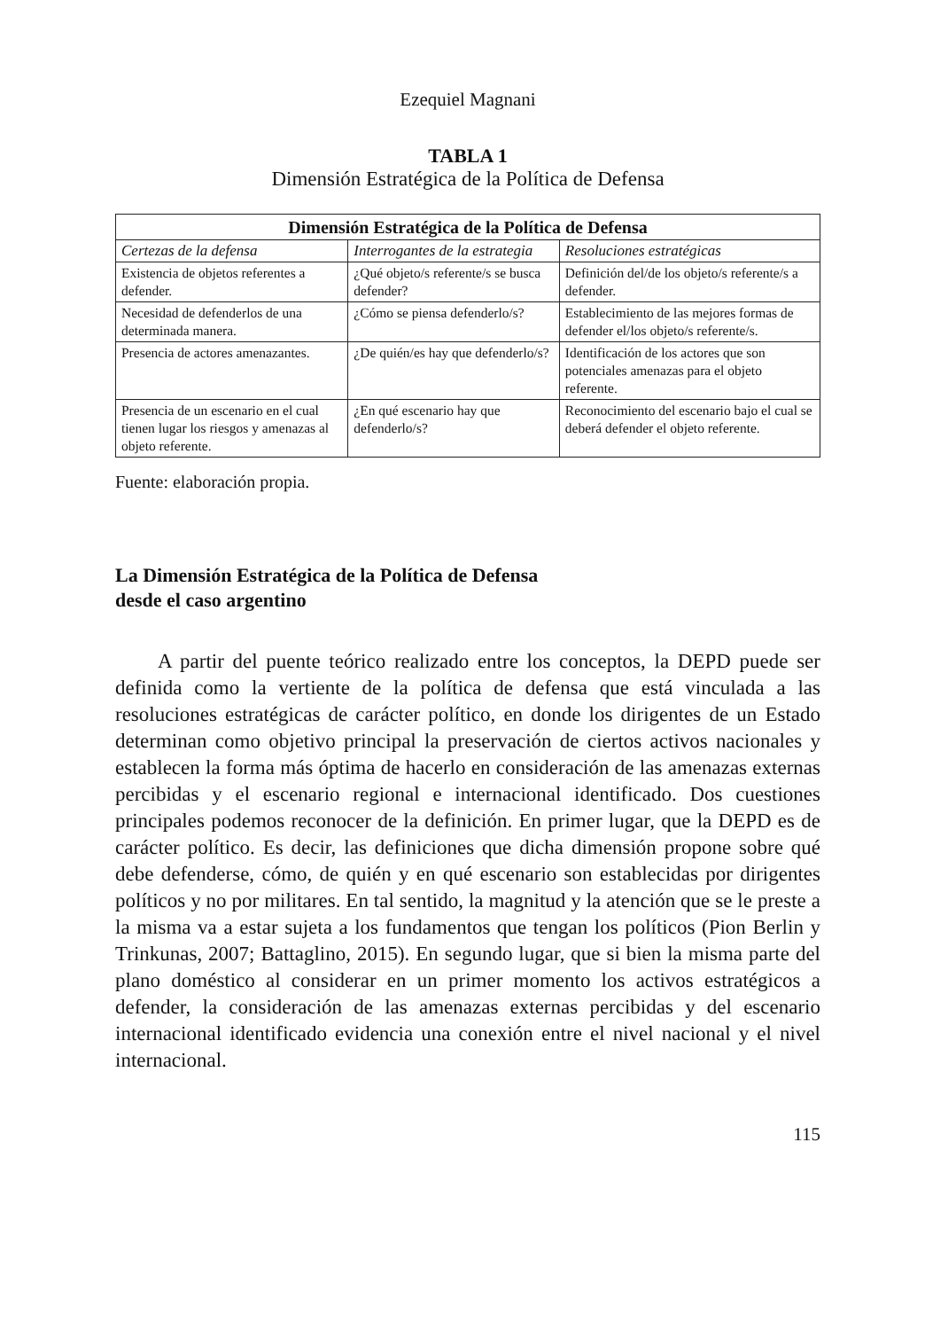Ezequiel Magnani
TABLA 1
Dimensión Estratégica de la Política de Defensa
| Dimensión Estratégica de la Política de Defensa | | |
| --- | --- | --- |
| Certezas de la defensa | Interrogantes de la estrategia | Resoluciones estratégicas |
| Existencia de objetos referentes a defender. | ¿Qué objeto/s referente/s se busca defender? | Definición del/de los objeto/s referente/s a defender. |
| Necesidad de defenderlos de una determinada manera. | ¿Cómo se piensa defenderlo/s? | Establecimiento de las mejores formas de defender el/los objeto/s referente/s. |
| Presencia de actores amenazantes. | ¿De quién/es hay que defenderlo/s? | Identificación de los actores que son potenciales amenazas para el objeto referente. |
| Presencia de un escenario en el cual tienen lugar los riesgos y amenazas al objeto referente. | ¿En qué escenario hay que defenderlo/s? | Reconocimiento del escenario bajo el cual se deberá defender el objeto referente. |
Fuente: elaboración propia.
La Dimensión Estratégica de la Política de Defensa
desde el caso argentino
A partir del puente teórico realizado entre los conceptos, la DEPD puede ser definida como la vertiente de la política de defensa que está vinculada a las resoluciones estratégicas de carácter político, en donde los dirigentes de un Estado determinan como objetivo principal la preservación de ciertos activos nacionales y establecen la forma más óptima de hacerlo en consideración de las amenazas externas percibidas y el escenario regional e internacional identificado. Dos cuestiones principales podemos reconocer de la definición. En primer lugar, que la DEPD es de carácter político. Es decir, las definiciones que dicha dimensión propone sobre qué debe defenderse, cómo, de quién y en qué escenario son establecidas por dirigentes políticos y no por militares. En tal sentido, la magnitud y la atención que se le preste a la misma va a estar sujeta a los fundamentos que tengan los políticos (Pion Berlin y Trinkunas, 2007; Battaglino, 2015). En segundo lugar, que si bien la misma parte del plano doméstico al considerar en un primer momento los activos estratégicos a defender, la consideración de las amenazas externas percibidas y del escenario internacional identificado evidencia una conexión entre el nivel nacional y el nivel internacional.
115